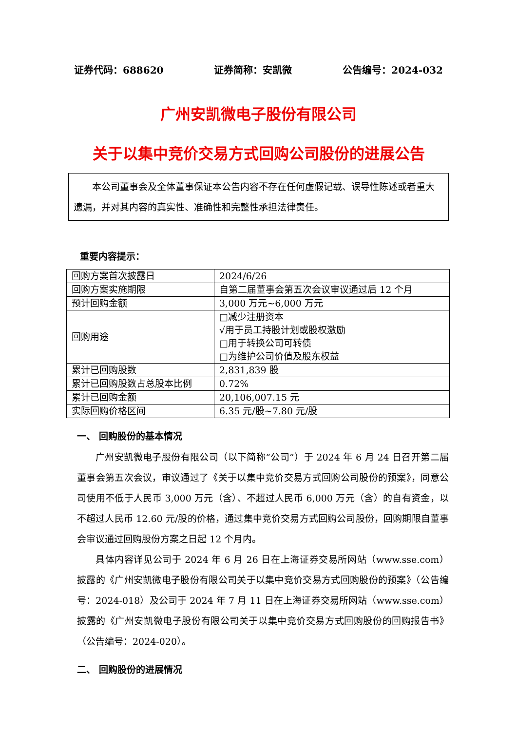证券代码：688620 证券简称：安凯微 公告编号：2024-032
广州安凯微电子股份有限公司
关于以集中竞价交易方式回购公司股份的进展公告
本公司董事会及全体董事保证本公告内容不存在任何虚假记载、误导性陈述或者重大遗漏，并对其内容的真实性、准确性和完整性承担法律责任。
重要内容提示：
| 回购方案首次披露日 | 2024/6/26 |
| 回购方案实施期限 | 自第二届董事会第五次会议审议通过后 12 个月 |
| 预计回购金额 | 3,000 万元~6,000 万元 |
| 回购用途 | □减少注册资本 √用于员工持股计划或股权激励 □用于转换公司可转债 □为维护公司价值及股东权益 |
| 累计已回购股数 | 2,831,839 股 |
| 累计已回购股数占总股本比例 | 0.72% |
| 累计已回购金额 | 20,106,007.15 元 |
| 实际回购价格区间 | 6.35 元/股~7.80 元/股 |
一、 回购股份的基本情况
广州安凯微电子股份有限公司（以下简称“公司”）于 2024 年 6 月 24 日召开第二届董事会第五次会议，审议通过了《关于以集中竞价交易方式回购公司股份的预案》，同意公司使用不低于人民币 3,000 万元（含）、不超过人民币 6,000 万元（含）的自有资金，以不超过人民币 12.60 元/股的价格，通过集中竞价交易方式回购公司股份，回购期限自董事会审议通过回购股份方案之日起 12 个月内。
具体内容详见公司于 2024 年 6 月 26 日在上海证券交易所网站（www.sse.com）披露的《广州安凯微电子股份有限公司关于以集中竞价交易方式回购股份的预案》（公告编号：2024-018）及公司于 2024 年 7 月 11 日在上海证券交易所网站（www.sse.com）披露的《广州安凯微电子股份有限公司关于以集中竞价交易方式回购股份的回购报告书》（公告编号：2024-020）。
二、 回购股份的进展情况